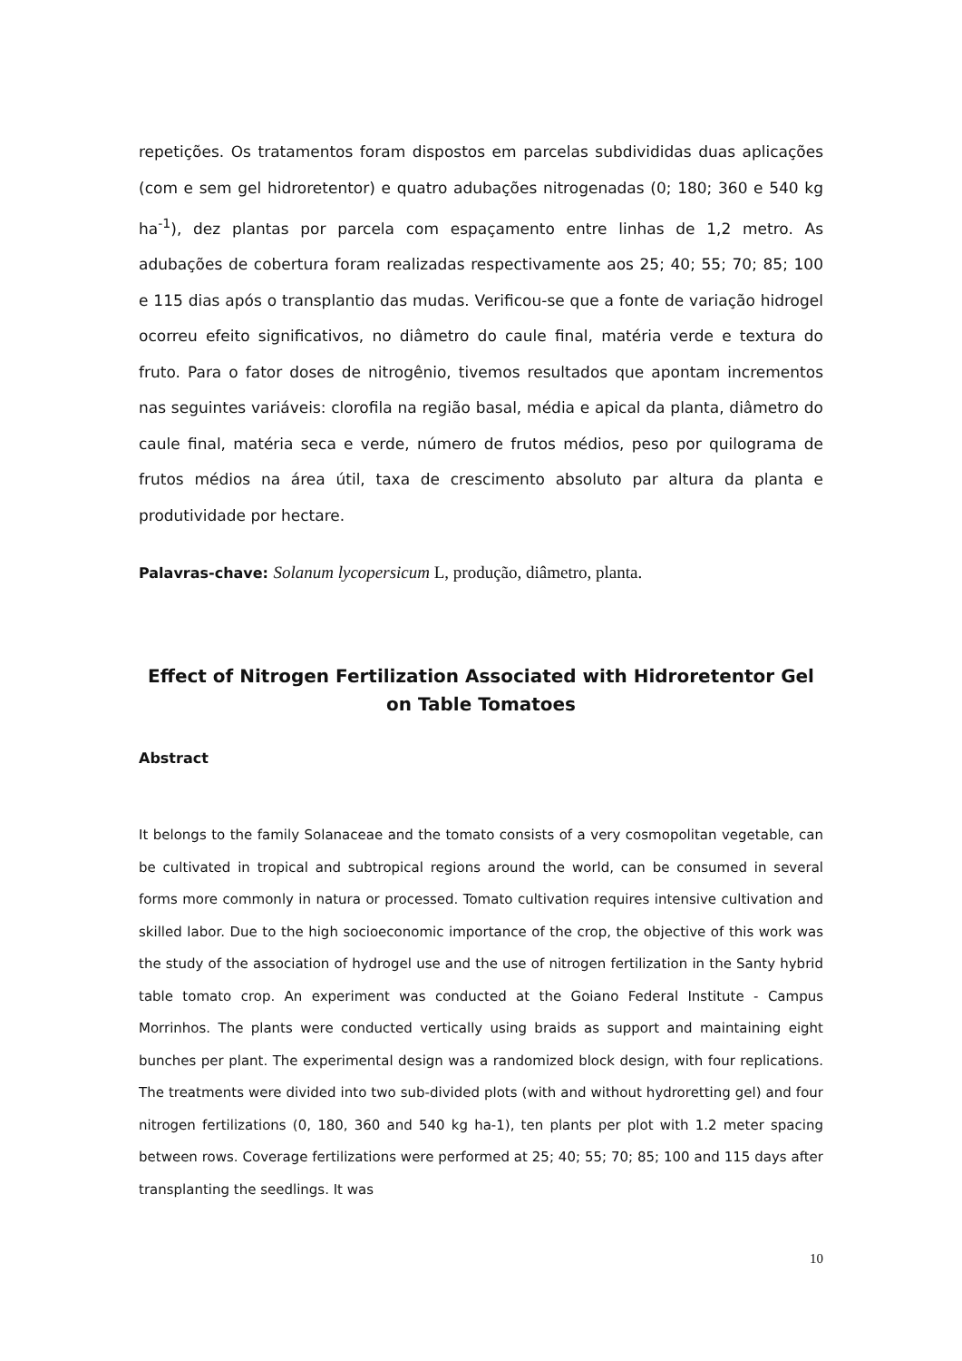repetições. Os tratamentos foram dispostos em parcelas subdivididas duas aplicações (com e sem gel hidroretentor) e quatro adubações nitrogenadas (0; 180; 360 e 540 kg ha<sup>-1</sup>), dez plantas por parcela com espaçamento entre linhas de 1,2 metro. As adubações de cobertura foram realizadas respectivamente aos 25; 40; 55; 70; 85; 100 e 115 dias após o transplantio das mudas. Verificou-se que a fonte de variação hidrogel ocorreu efeito significativos, no diâmetro do caule final, matéria verde e textura do fruto. Para o fator doses de nitrogênio, tivemos resultados que apontam incrementos nas seguintes variáveis: clorofila na região basal, média e apical da planta, diâmetro do caule final, matéria seca e verde, número de frutos médios, peso por quilograma de frutos médios na área útil, taxa de crescimento absoluto par altura da planta e produtividade por hectare.
Palavras-chave: Solanum lycopersicum L, produção, diâmetro, planta.
Effect of Nitrogen Fertilization Associated with Hidroretentor Gel on Table Tomatoes
Abstract
It belongs to the family Solanaceae and the tomato consists of a very cosmopolitan vegetable, can be cultivated in tropical and subtropical regions around the world, can be consumed in several forms more commonly in natura or processed. Tomato cultivation requires intensive cultivation and skilled labor. Due to the high socioeconomic importance of the crop, the objective of this work was the study of the association of hydrogel use and the use of nitrogen fertilization in the Santy hybrid table tomato crop. An experiment was conducted at the Goiano Federal Institute - Campus Morrinhos. The plants were conducted vertically using braids as support and maintaining eight bunches per plant. The experimental design was a randomized block design, with four replications. The treatments were divided into two sub-divided plots (with and without hydroretting gel) and four nitrogen fertilizations (0, 180, 360 and 540 kg ha-1), ten plants per plot with 1.2 meter spacing between rows. Coverage fertilizations were performed at 25; 40; 55; 70; 85; 100 and 115 days after transplanting the seedlings. It was
10